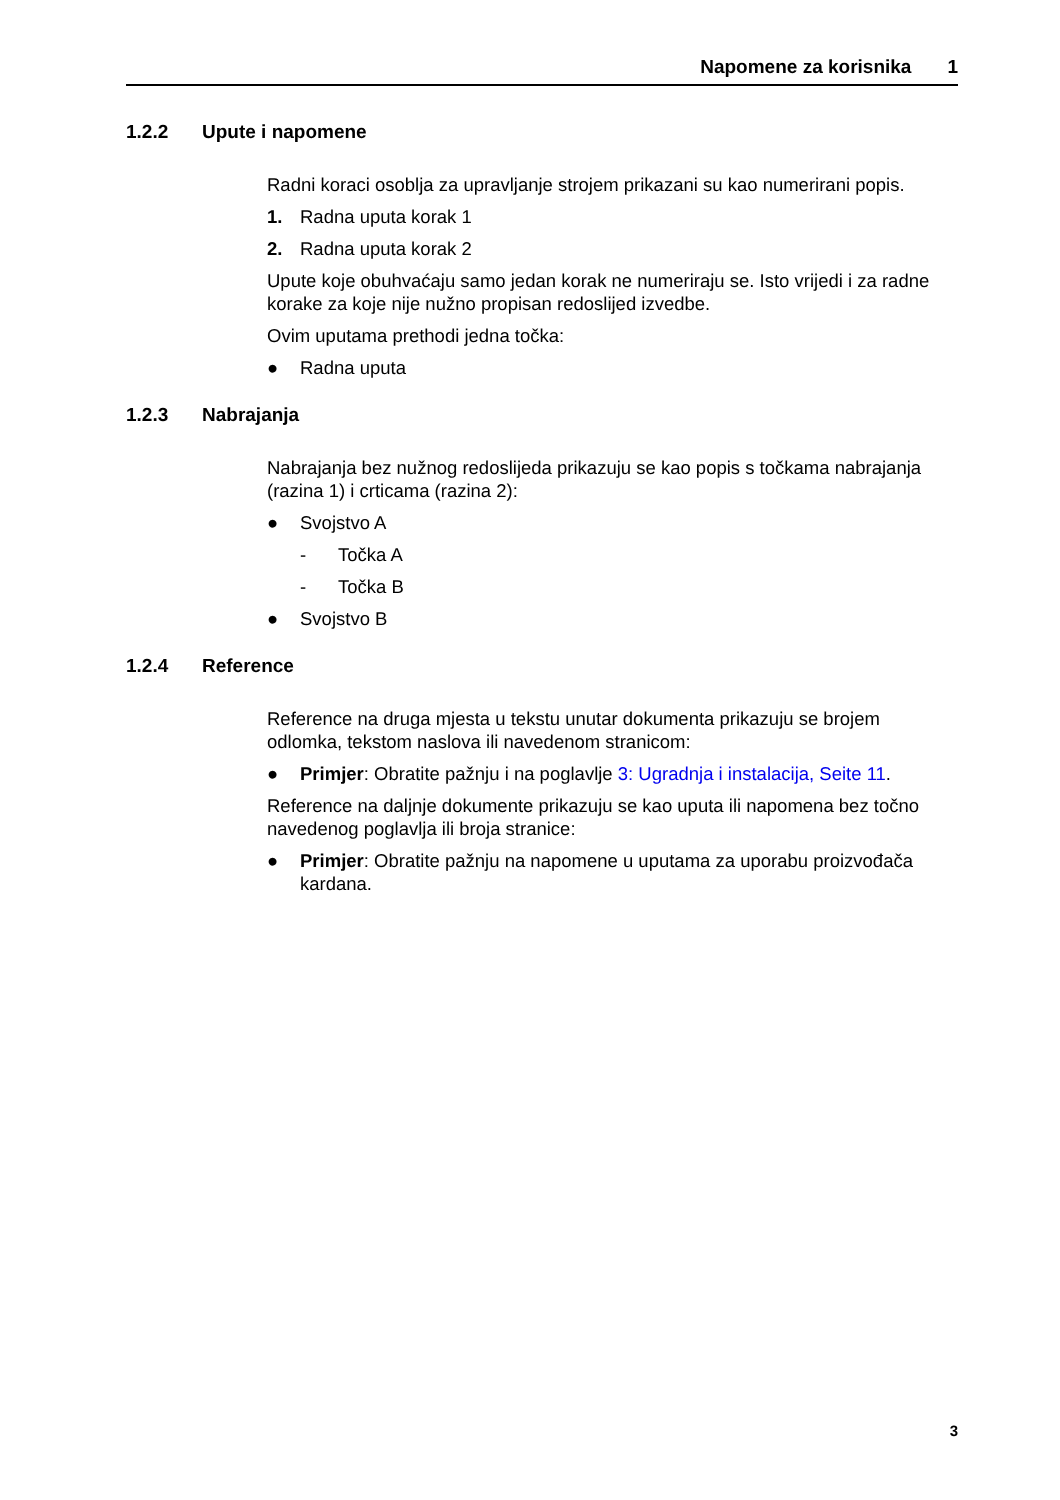Napomene za korisnika 1
1.2.2 Upute i napomene
Radni koraci osoblja za upravljanje strojem prikazani su kao numerirani popis.
1. Radna uputa korak 1
2. Radna uputa korak 2
Upute koje obuhvaćaju samo jedan korak ne numeriraju se. Isto vrijedi i za radne korake za koje nije nužno propisan redoslijed izvedbe.
Ovim uputama prethodi jedna točka:
● Radna uputa
1.2.3 Nabrajanja
Nabrajanja bez nužnog redoslijeda prikazuju se kao popis s točkama nabrajanja (razina 1) i crticama (razina 2):
● Svojstvo A
- Točka A
- Točka B
● Svojstvo B
1.2.4 Reference
Reference na druga mjesta u tekstu unutar dokumenta prikazuju se brojem odlomka, tekstom naslova ili navedenom stranicom:
● Primjer: Obratite pažnju i na poglavlje 3: Ugradnja i instalacija, Seite 11.
Reference na daljnje dokumente prikazuju se kao uputa ili napomena bez točno navedenog poglavlja ili broja stranice:
● Primjer: Obratite pažnju na napomene u uputama za uporabu proizvođača kardana.
3